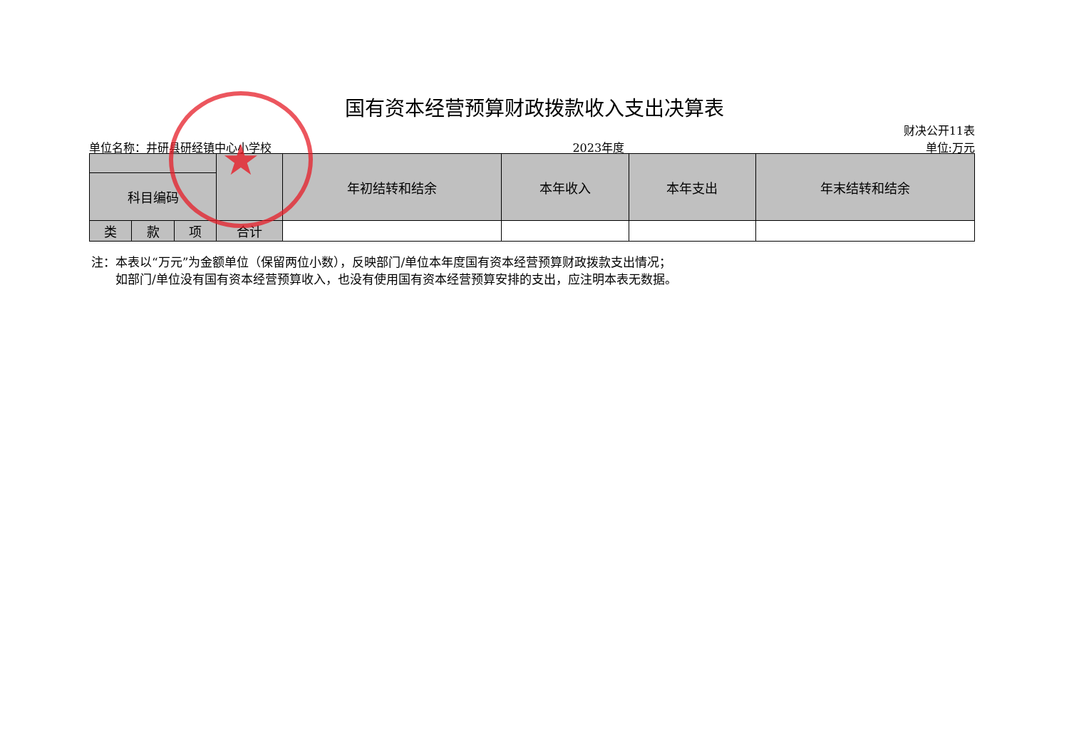国有资本经营预算财政拨款收入支出决算表
财决公开11表
单位名称：井研县研经镇中心小学校 2023年度 单位:万元
| | | | | 年初结转和结余 | 本年收入 | 本年支出 | 年末结转和结余 |
| --- | --- | --- | --- | --- | --- | --- | --- |
| 科目编码 | | | | | | | |
| 类 | 款 | 项 | 合计 | | | | |
注：本表以“万元”为金额单位（保留两位小数），反映部门/单位本年度国有资本经营预算财政拨款支出情况；
　　如部门/单位没有国有资本经营预算收入，也没有使用国有资本经营预算安排的支出，应注明本表无数据。
★